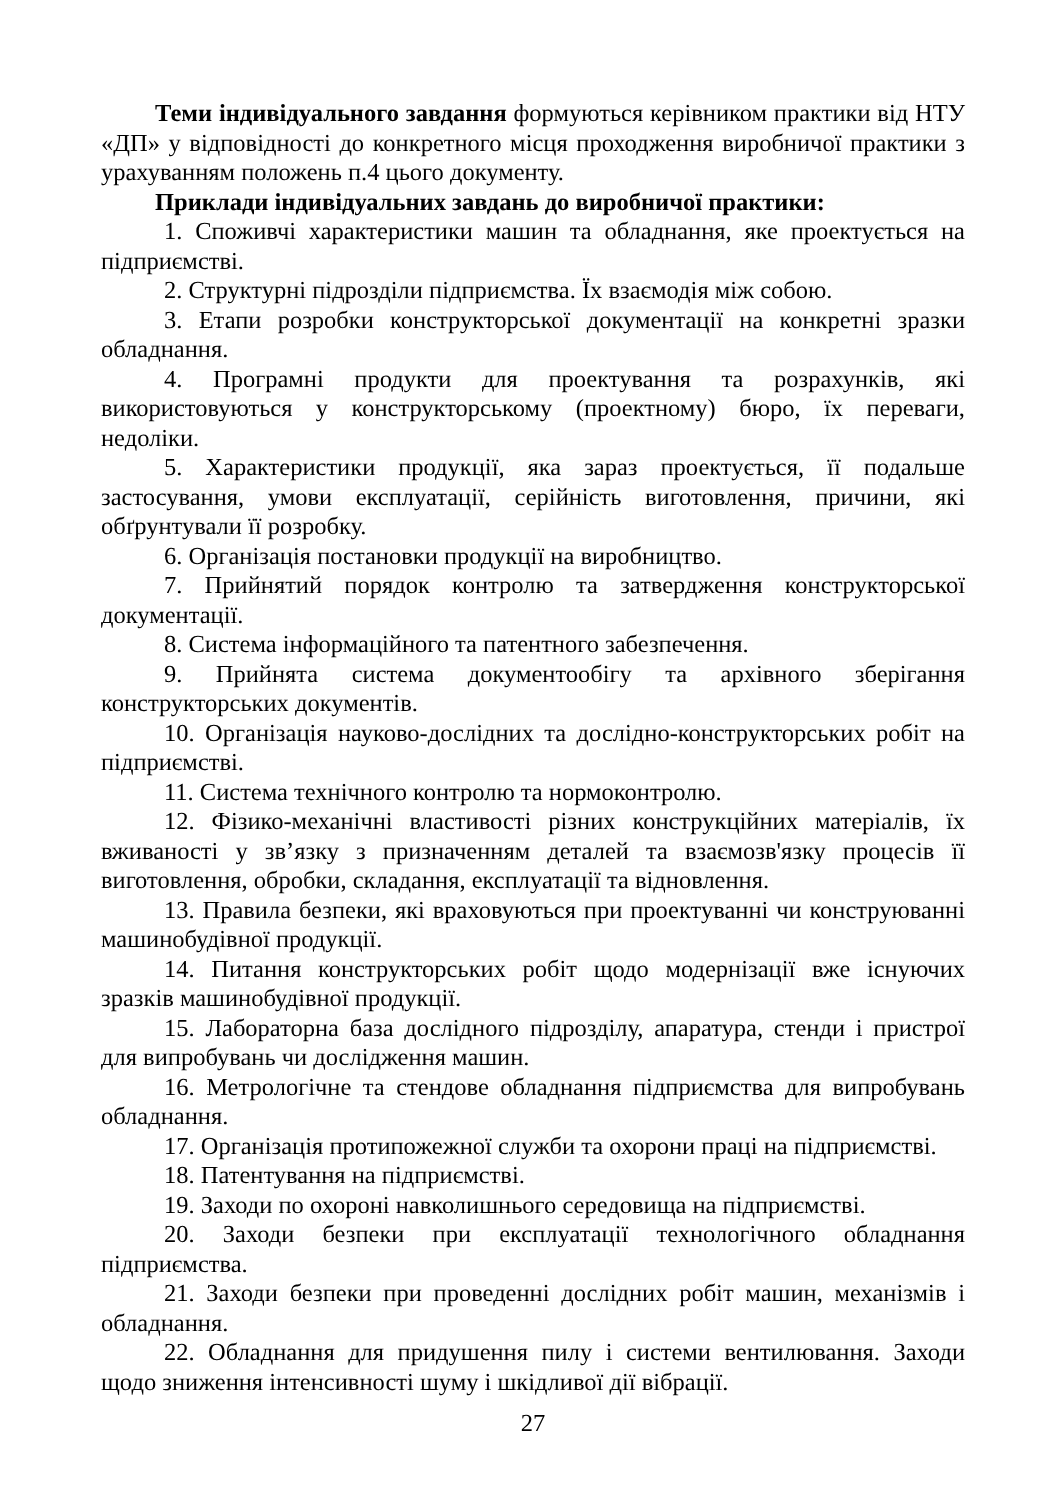Теми індивідуального завдання формуються керівником практики від НТУ «ДП» у відповідності до конкретного місця проходження виробничої практики з урахуванням положень п.4 цього документу.
Приклади індивідуальних завдань до виробничої практики:
1. Споживчі характеристики машин та обладнання, яке проектується на підприємстві.
2. Структурні підрозділи підприємства. Їх взаємодія між собою.
3. Етапи розробки конструкторської документації на конкретні зразки обладнання.
4. Програмні продукти для проектування та розрахунків, які використовуються у конструкторському (проектному) бюро, їх переваги, недоліки.
5. Характеристики продукції, яка зараз проектується, її подальше застосування, умови експлуатації, серійність виготовлення, причини, які обґрунтували її розробку.
6. Організація постановки продукції на виробництво.
7. Прийнятий порядок контролю та затвердження конструкторської документації.
8. Система інформаційного та патентного забезпечення.
9. Прийнята система документообігу та архівного зберігання конструкторських документів.
10. Організація науково-дослідних та дослідно-конструкторських робіт на підприємстві.
11. Система технічного контролю та нормоконтролю.
12. Фізико-механічні властивості різних конструкційних матеріалів, їх вживаності у зв’язку з призначенням деталей та взаємозв'язку процесів її виготовлення, обробки, складання, експлуатації та відновлення.
13. Правила безпеки, які враховуються при проектуванні чи конструюванні машинобудівної продукції.
14. Питання конструкторських робіт щодо модернізації вже існуючих зразків машинобудівної продукції.
15. Лабораторна база дослідного підрозділу, апаратура, стенди і пристрої для випробувань чи дослідження машин.
16. Метрологічне та стендове обладнання підприємства для випробувань обладнання.
17. Організація протипожежної служби та охорони праці на підприємстві.
18. Патентування на підприємстві.
19. Заходи по охороні навколишнього середовища на підприємстві.
20. Заходи безпеки при експлуатації технологічного обладнання підприємства.
21. Заходи безпеки при проведенні дослідних робіт машин, механізмів і обладнання.
22. Обладнання для придушення пилу і системи вентилювання. Заходи щодо зниження інтенсивності шуму і шкідливої дії вібрації.
27